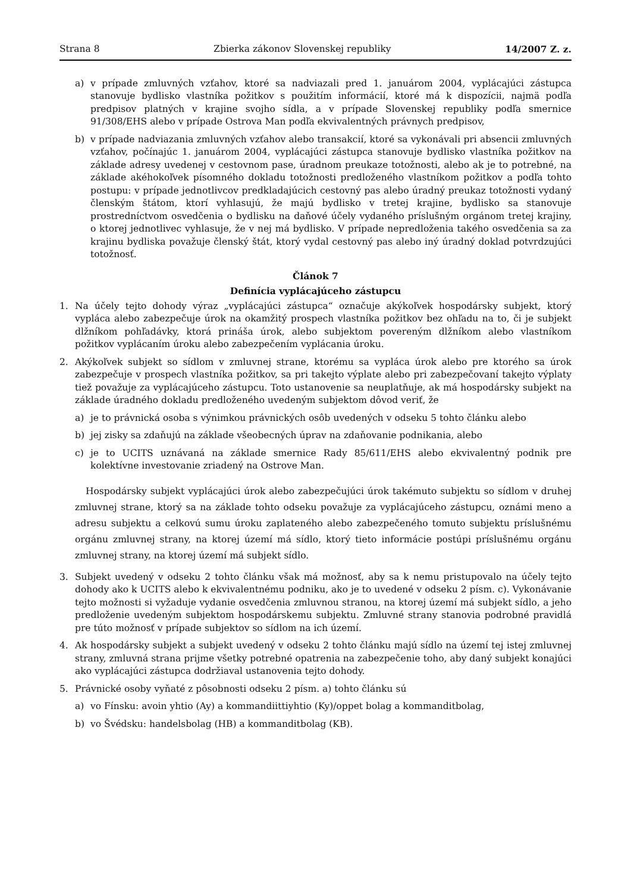Strana 8 Zbierka zákonov Slovenskej republiky 14/2007 Z. z.
a) v prípade zmluvných vzťahov, ktoré sa nadviazali pred 1. januárom 2004, vyplácajúci zástupca stanovuje bydlisko vlastníka požitkov s použitím informácií, ktoré má k dispozícii, najmä podľa predpisov platných v krajine svojho sídla, a v prípade Slovenskej republiky podľa smernice 91/308/EHS alebo v prípade Ostrova Man podľa ekvivalentných právnych predpisov,
b) v prípade nadviazania zmluvných vzťahov alebo transakcií, ktoré sa vykonávali pri absencii zmluvných vzťahov, počínajúc 1. januárom 2004, vyplácajúci zástupca stanovuje bydlisko vlastníka požitkov na základe adresy uvedenej v cestovnom pase, úradnom preukaze totožnosti, alebo ak je to potrebné, na základe akéhokoľvek písomného dokladu totožnosti predloženého vlastníkom požitkov a podľa tohto postupu: v prípade jednotlivcov predkladajúcich cestovný pas alebo úradný preukaz totožnosti vydaný členským štátom, ktorí vyhlasujú, že majú bydlisko v tretej krajine, bydlisko sa stanovuje prostredníctvom osvedčenia o bydlisku na daňové účely vydaného príslušným orgánom tretej krajiny, o ktorej jednotlivec vyhlasuje, že v nej má bydlisko. V prípade nepredloženia takého osvedčenia sa za krajinu bydliska považuje členský štát, ktorý vydal cestovný pas alebo iný úradný doklad potvrdzujúci totožnosť.
Článok 7
Definícia vyplácajúceho zástupcu
1. Na účely tejto dohody výraz „vyplácajúci zástupca“ označuje akýkoľvek hospodársky subjekt, ktorý vypláca alebo zabezpečuje úrok na okamžitý prospech vlastníka požitkov bez ohľadu na to, či je subjekt dlžníkom pohľadávky, ktorá prináša úrok, alebo subjektom povereným dlžníkom alebo vlastníkom požitkov vyplácaním úroku alebo zabezpečením vyplácania úroku.
2. Akýkoľvek subjekt so sídlom v zmluvnej strane, ktorému sa vypláca úrok alebo pre ktorého sa úrok zabezpečuje v prospech vlastníka požitkov, sa pri takejto výplate alebo pri zabezpečovaní takejto výplaty tiež považuje za vyplácajúceho zástupcu. Toto ustanovenie sa neuplatňuje, ak má hospodársky subjekt na základe úradného dokladu predloženého uvedeným subjektom dôvod veriť, že
a) je to právnická osoba s výnimkou právnických osôb uvedených v odseku 5 tohto článku alebo
b) jej zisky sa zdaňujú na základe všeobecných úprav na zdaňovanie podnikania, alebo
c) je to UCITS uznávaná na základe smernice Rady 85/611/EHS alebo ekvivalentný podnik pre kolektívne investovanie zriadený na Ostrove Man.
Hospodársky subjekt vyplácajúci úrok alebo zabezpečujúci úrok takémuto subjektu so sídlom v druhej zmluvnej strane, ktorý sa na základe tohto odseku považuje za vyplácajúceho zástupcu, oznámi meno a adresu subjektu a celkovú sumu úroku zaplateného alebo zabezpečeného tomuto subjektu príslušnému orgánu zmluvnej strany, na ktorej území má sídlo, ktorý tieto informácie postúpi príslušnému orgánu zmluvnej strany, na ktorej území má subjekt sídlo.
3. Subjekt uvedený v odseku 2 tohto článku však má možnosť, aby sa k nemu pristupovalo na účely tejto dohody ako k UCITS alebo k ekvivalentnému podniku, ako je to uvedené v odseku 2 písm. c). Vykonávanie tejto možnosti si vyžaduje vydanie osvedčenia zmluvnou stranou, na ktorej území má subjekt sídlo, a jeho predloženie uvedeným subjektom hospodárskemu subjektu. Zmluvné strany stanovia podrobné pravidlá pre túto možnosť v prípade subjektov so sídlom na ich území.
4. Ak hospodársky subjekt a subjekt uvedený v odseku 2 tohto článku majú sídlo na území tej istej zmluvnej strany, zmluvná strana prijme všetky potrebné opatrenia na zabezpečenie toho, aby daný subjekt konajúci ako vyplácajúci zástupca dodržiaval ustanovenia tejto dohody.
5. Právnické osoby vyňaté z pôsobnosti odseku 2 písm. a) tohto článku sú
a) vo Fínsku: avoin yhtio (Ay) a kommandiittiyhtio (Ky)/oppet bolag a kommanditbolag,
b) vo Švédsku: handelsbolag (HB) a kommanditbolag (KB).